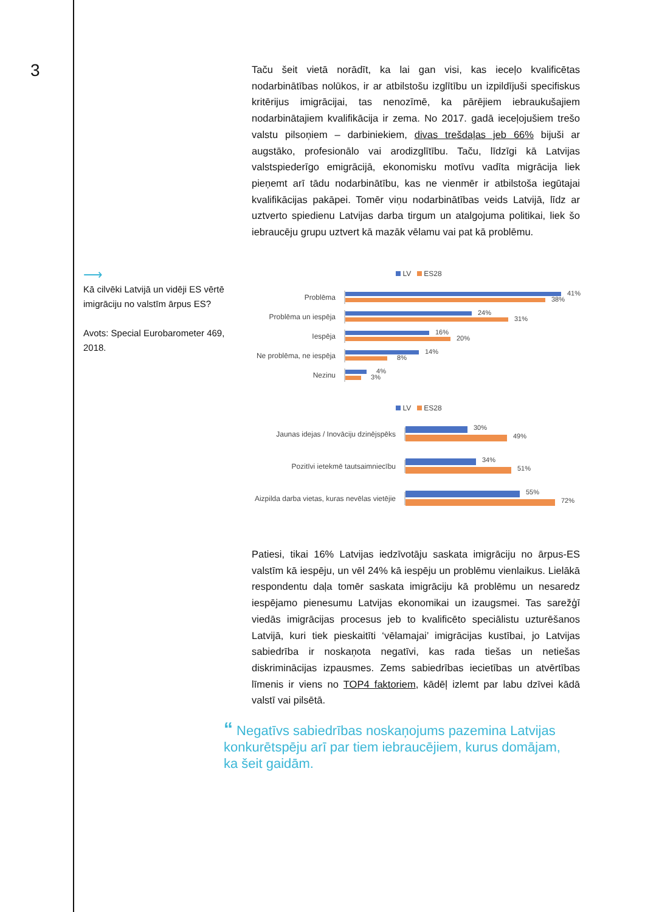3
Taču šeit vietā norādīt, ka lai gan visi, kas ieceļo kvalificētas nodarbinātības nolūkos, ir ar atbilstošu izglītību un izpildījuši specifiskus kritērijus imigrācijai, tas nenozīmē, ka pārējiem iebraukušajiem nodarbinātajiem kvalifikācija ir zema. No 2017. gadā ieceļojušiem trešo valstu pilsoņiem – darbiniekiem, divas trešdaļas jeb 66% bijuši ar augstāko, profesionālo vai arodizglītību. Taču, līdzīgi kā Latvijas valstspiederīgo emigrācijā, ekonomisku motīvu vadīta migrācija liek pieņemt arī tādu nodarbinātību, kas ne vienmēr ir atbilstoša iegūtajai kvalifikācijas pakāpei. Tomēr viņu nodarbinātības veids Latvijā, līdz ar uztverto spiedienu Latvijas darba tirgum un atalgojuma politikai, liek šo iebraucēju grupu uztvert kā mazāk vēlamu vai pat kā problēmu.
⟶
Kā cilvēki Latvijā un vidēji ES vērtē imigrāciju no valstīm ārpus ES?
Avots: Special Eurobarometer 469, 2018.
LV ES28
Problēma
41%
38%
Problēma un iespēja
24%
31%
Iespēja
16%
20%
Ne problēma, ne iespēja
14%
8%
Nezinu
4%
3%
LV ES28
Jaunas idejas / Inovāciju dzinējspēks
30%
49%
Pozitīvi ietekmē tautsaimniecību
34%
51%
Aizpilda darba vietas, kuras nevēlas vietējie
55%
72%
Patiesi, tikai 16% Latvijas iedzīvotāju saskata imigrāciju no ārpus-ES valstīm kā iespēju, un vēl 24% kā iespēju un problēmu vienlaikus. Lielākā respondentu daļa tomēr saskata imigrāciju kā problēmu un nesaredz iespējamo pienesumu Latvijas ekonomikai un izaugsmei. Tas sarežģī viedās imigrācijas procesus jeb to kvalificēto speciālistu uzturēšanos Latvijā, kuri tiek pieskaitīti ‘vēlamajai’ imigrācijas kustībai, jo Latvijas sabiedrība ir noskaņota negatīvi, kas rada tiešas un netiešas diskriminācijas izpausmes. Zems sabiedrības iecietības un atvērtības līmenis ir viens no TOP4 faktoriem, kādēļ izlemt par labu dzīvei kādā valstī vai pilsētā.
“ Negatīvs sabiedrības noskaņojums pazemina Latvijas konkurētspēju arī par tiem iebraucējiem, kurus domājam, ka šeit gaidām.